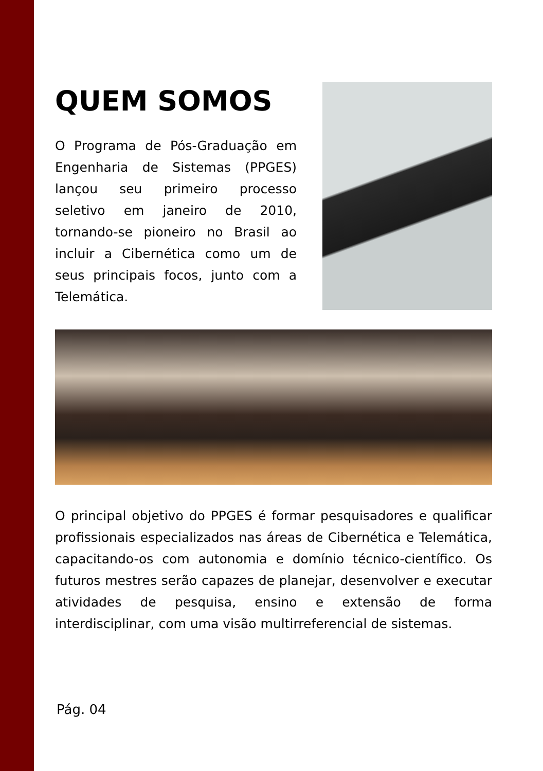QUEM SOMOS
O Programa de Pós-Graduação em Engenharia de Sistemas (PPGES) lançou seu primeiro processo seletivo em janeiro de 2010, tornando-se pioneiro no Brasil ao incluir a Cibernética como um de seus principais focos, junto com a Telemática.
O principal objetivo do PPGES é formar pesquisadores e qualificar profissionais especializados nas áreas de Cibernética e Telemática, capacitando-os com autonomia e domínio técnico-científico. Os futuros mestres serão capazes de planejar, desenvolver e executar atividades de pesquisa, ensino e extensão de forma interdisciplinar, com uma visão multirreferencial de sistemas.
Pág. 04